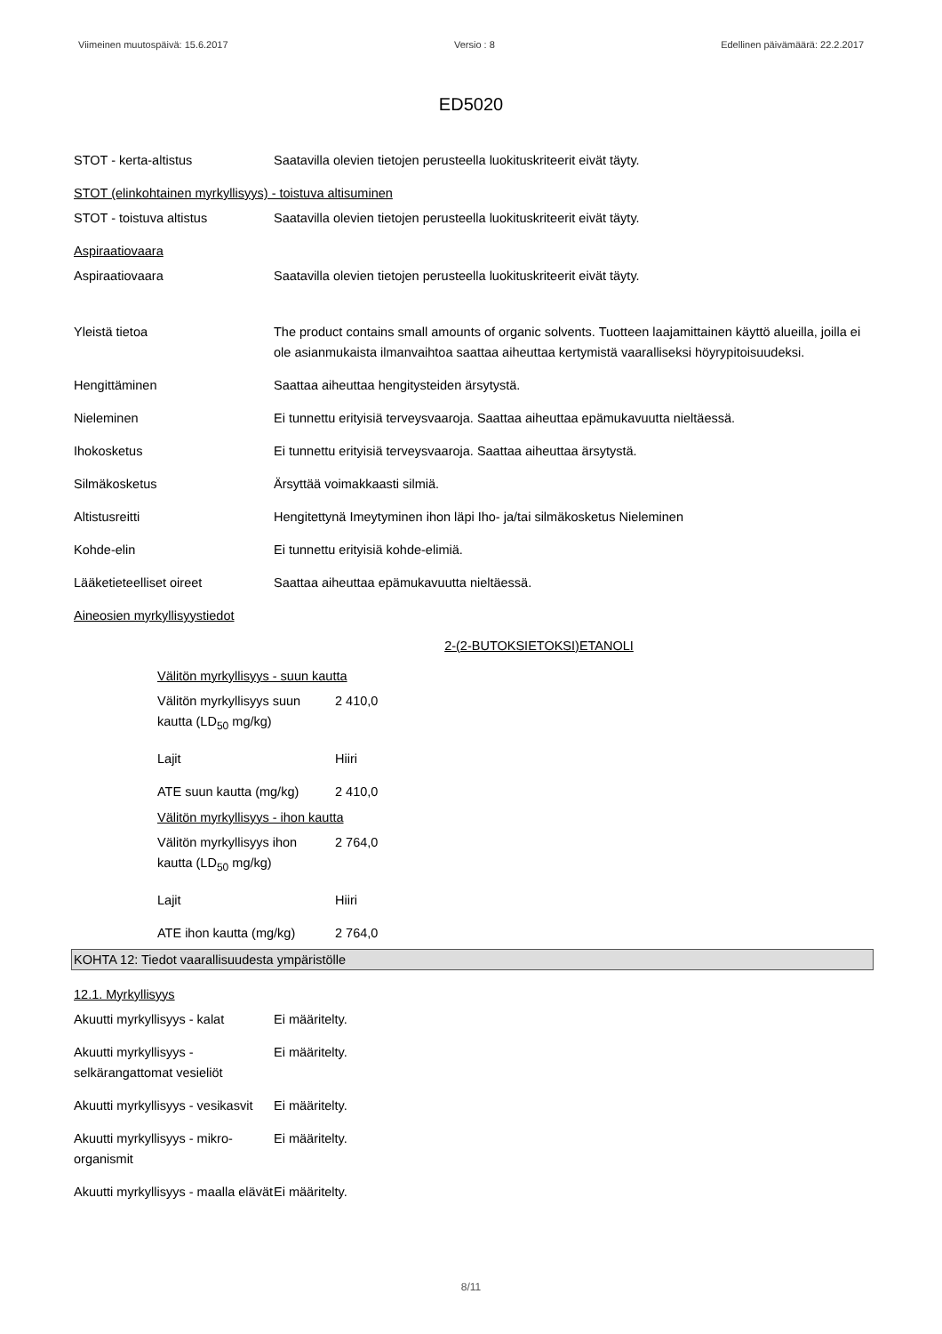Viimeinen muutospäivä: 15.6.2017 Versio : 8 Edellinen päivämäärä: 22.2.2017
ED5020
STOT - kerta-altistus Saatavilla olevien tietojen perusteella luokituskriteerit eivät täyty.
STOT (elinkohtainen myrkyllisyys) - toistuva altisuminen
STOT - toistuva altistus Saatavilla olevien tietojen perusteella luokituskriteerit eivät täyty.
Aspiraatiovaara
Aspiraatiovaara Saatavilla olevien tietojen perusteella luokituskriteerit eivät täyty.
Yleistä tietoa The product contains small amounts of organic solvents. Tuotteen laajamittainen käyttö alueilla, joilla ei ole asianmukaista ilmanvaihtoa saattaa aiheuttaa kertymistä vaaralliseksi höyrypitoisuudeksi.
Hengittäminen Saattaa aiheuttaa hengitysteiden ärsytystä.
Nieleminen Ei tunnettu erityisiä terveysvaaroja. Saattaa aiheuttaa epämukavuutta nieltäessä.
Ihokosketus Ei tunnettu erityisiä terveysvaaroja. Saattaa aiheuttaa ärsytystä.
Silmäkosketus Ärsyttää voimakkaasti silmiä.
Altistusreitti Hengitettynä Imeytyminen ihon läpi Iho- ja/tai silmäkosketus Nieleminen
Kohde-elin Ei tunnettu erityisiä kohde-elimiä.
Lääketieteelliset oireet Saattaa aiheuttaa epämukavuutta nieltäessä.
Aineosien myrkyllisyystiedot
2-(2-BUTOKSIETOKSI)ETANOLI
Välitön myrkyllisyys - suun kautta
Välitön myrkyllisyys suun kautta (LD<sub>50</sub> mg/kg)
2 410,0
Lajit Hiiri
ATE suun kautta (mg/kg)
2 410,0
Välitön myrkyllisyys - ihon kautta
Välitön myrkyllisyys ihon kautta (LD<sub>50</sub> mg/kg)
2 764,0
Lajit Hiiri
ATE ihon kautta (mg/kg)
2 764,0
KOHTA 12: Tiedot vaarallisuudesta ympäristölle
12.1. Myrkyllisyys
Akuutti myrkyllisyys - kalat
Ei määritelty.
Akuutti myrkyllisyys - selkärangattomat vesieliöt
Ei määritelty.
Akuutti myrkyllisyys - vesikasvit
Ei määritelty.
Akuutti myrkyllisyys - mikro-organismit
Ei määritelty.
Akuutti myrkyllisyys - maalla elävät
Ei määritelty.
8/11